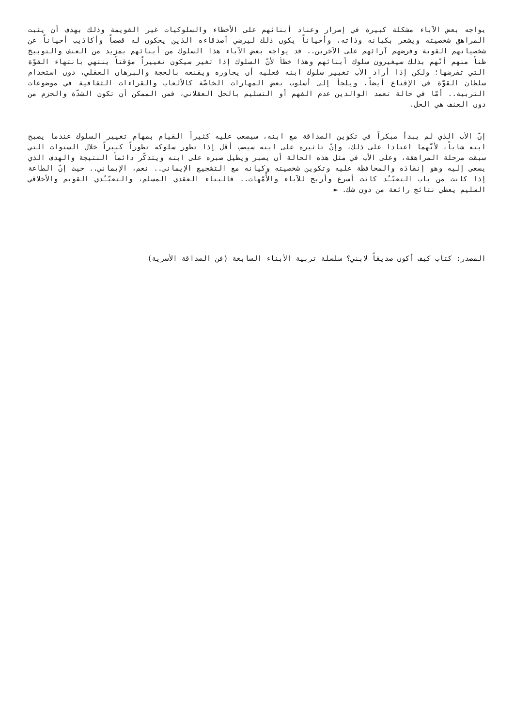يواجه بعض الآباء مشكلة كبيرة في إصرار وعناد أبنائهم على الأخطاء والسلوكيات غير القويمة وذلك بهدف أن يثبت المراهق شخصيته ويشعر بكيانه وذاته، وأحياناً يكون ذلك ليرضي أصدقاءه الذين يحكون له قصصاً وأكاذيب أحياناً عن شخصياتهم القوية وفرضهم آرائهم على الآخرين.. قد يواجه بعض الآباء هذا السلوك من أبنائهم بمزيد من العنف والتوبيخ ظناً منهم أنّهم بذلك سيغيرون سلوك أبنائهم وهذا خطأ لأنّ السلوك إذا تغير سيكون تغييراً مؤقتاً ينتهي بانتهاء القوّة التي تفرضها؛ ولكن إذا أراد الأب تغيير سلوك ابنه فعليه أن يحاوره ويقنعه بالحجة والبرهان العقلي، دون استخدام سلطان القوّة في الإقناع أيضاً، ويلجأ إلى أسلوب بعض المهارات الخاصّة كالألعاب والقراءات الثقافية في موضوعات التربية.. أمّا في حالة تعمد الوالدين عدم الفهم أو التسليم بالحل العقلاني، فمن الممكن أن تكون الشدّة والحزم من دون العنف هي الحل.
إنّ الأب الذي لم يبدأ مبكراً في تكوين الصداقة مع ابنه، سيصعب عليه كثيراً القيام بمهام تغيير السلوك عندما يصبح ابنه شاباً، لأنّهما اعتادا على ذلك، وإنّ تاثيره على ابنه سيصب أقل إذا تطور سلوكه تطوراً كبيراً خلال السنوات التي سبقت مرحلة المراهقة، وعلى الأب في مثل هذه الحالة أن يصبر ويطيل صبره على ابنه ويتذكّر دائماً النتيجة والهدف الذي يسعى إليه وهو إنقاذه والمحافظة عليه وتكوين شخصيته وكيانه مع التشجيع الإيماني.. نعم، الإيماني.. حيث إنّ الطاعة إذا كانت من باب التعبّـُد كانت أسرع وأربح للآباء والأُمّهات.. فالبناء العقدي المسلم، والتعبّـُدي القويم والأخلاقي السليم يعطي نتائج رائعة من دون شك. ►
المصدر: كتاب كيف أكون صديقاً لابني؟ سلسلة تربية الأبناء السابعة (فن الصداقة الأسرية)